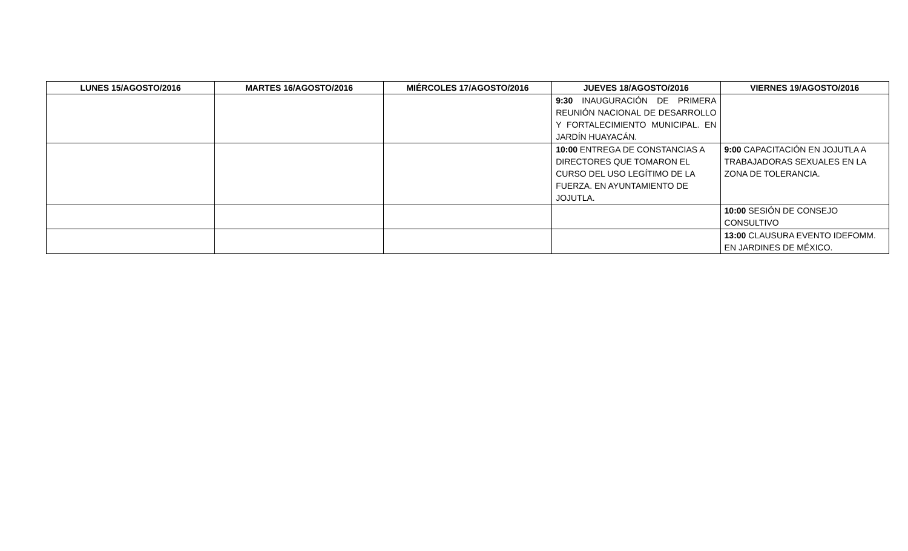| LUNES 15/AGOSTO/2016 | MARTES 16/AGOSTO/2016 | MIÉRCOLES 17/AGOSTO/2016 | JUEVES 18/AGOSTO/2016 | VIERNES 19/AGOSTO/2016 |
| --- | --- | --- | --- | --- |
| | | | 9:30 INAUGURACIÓN DE PRIMERA REUNIÓN NACIONAL DE DESARROLLO Y FORTALECIMIENTO MUNICIPAL. EN JARDÍN HUAYACÁN. | |
| | | | 10:00 ENTREGA DE CONSTANCIAS A DIRECTORES QUE TOMARON EL CURSO DEL USO LEGÍTIMO DE LA FUERZA. EN AYUNTAMIENTO DE JOJUTLA. | 9:00 CAPACITACIÓN EN JOJUTLA A TRABAJADORAS SEXUALES EN LA ZONA DE TOLERANCIA. |
| | | | | 10:00 SESIÓN DE CONSEJO CONSULTIVO |
| | | | | 13:00 CLAUSURA EVENTO IDEFOMM. EN JARDINES DE MÉXICO. |